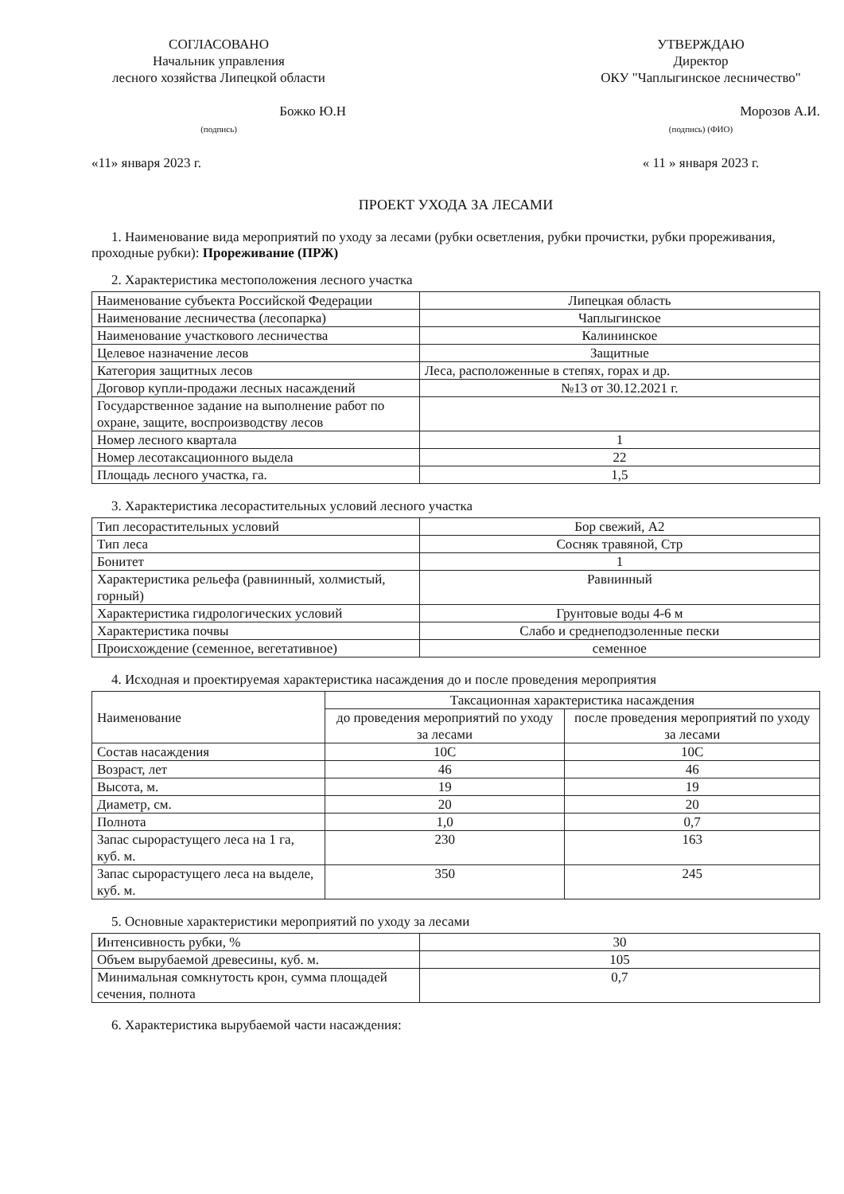СОГЛАСОВАНО
Начальник управления
лесного хозяйства Липецкой области
Божко Ю.Н
(подпись)
«11» января 2023 г.
УТВЕРЖДАЮ
Директор
ОКУ "Чаплыгинское лесничество"
Морозов А.И.
(подпись) (ФИО)
« 11 » января 2023 г.
ПРОЕКТ УХОДА ЗА ЛЕСАМИ
1. Наименование вида мероприятий по уходу за лесами (рубки осветления, рубки прочистки, рубки прореживания, проходные рубки): Прореживание (ПРЖ)
2. Характеристика местоположения лесного участка
| Наименование субъекта Российской Федерации | Липецкая область |
| Наименование лесничества (лесопарка) | Чаплыгинское |
| Наименование участкового лесничества | Калининское |
| Целевое назначение лесов | Защитные |
| Категория защитных лесов | Леса, расположенные в степях, горах и др. |
| Договор купли-продажи лесных насаждений | №13 от 30.12.2021 г. |
| Государственное задание на выполнение работ по охране, защите, воспроизводству лесов | |
| Номер лесного квартала | 1 |
| Номер лесотаксационного выдела | 22 |
| Площадь лесного участка, га. | 1,5 |
3. Характеристика лесорастительных условий лесного участка
| Тип лесорастительных условий | Бор свежий, А2 |
| Тип леса | Сосняк травяной, Стр |
| Бонитет | 1 |
| Характеристика рельефа (равнинный, холмистый, горный) | Равнинный |
| Характеристика гидрологических условий | Грунтовые воды 4-6 м |
| Характеристика почвы | Слабо и среднеподзоленные пески |
| Происхождение (семенное, вегетативное) | семенное |
4. Исходная и проектируемая характеристика насаждения до и после проведения мероприятия
| Наименование | Таксационная характеристика насаждения | |
| --- | --- | --- |
| | до проведения мероприятий по уходу за лесами | после проведения мероприятий по уходу за лесами |
| Состав насаждения | 10С | 10С |
| Возраст, лет | 46 | 46 |
| Высота, м. | 19 | 19 |
| Диаметр, см. | 20 | 20 |
| Полнота | 1,0 | 0,7 |
| Запас сырорастущего леса на 1 га, куб. м. | 230 | 163 |
| Запас сырорастущего леса на выделе, куб. м. | 350 | 245 |
5. Основные характеристики мероприятий по уходу за лесами
| Интенсивность рубки, % | 30 |
| Объем вырубаемой древесины, куб. м. | 105 |
| Минимальная сомкнутость крон, сумма площадей сечения, полнота | 0,7 |
6. Характеристика вырубаемой части насаждения: